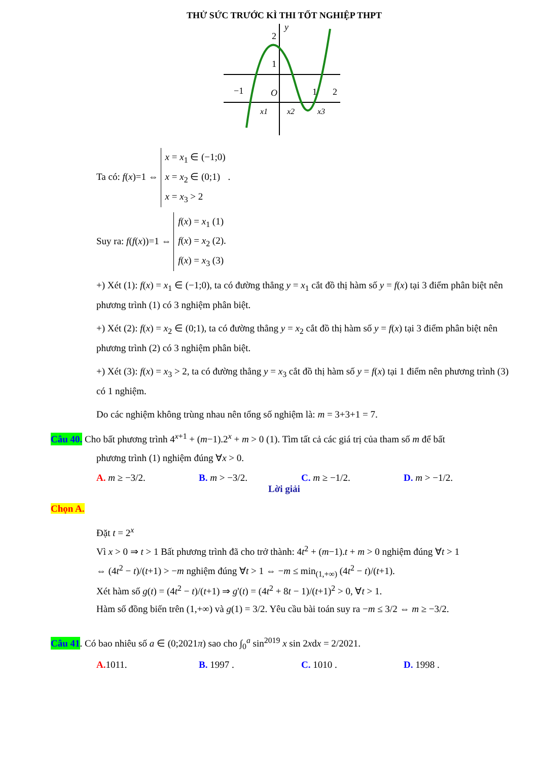THỬ SỨC TRƯỚC KÌ THI TỐT NGHIỆP THPT
2
y
1
−1
O
1
2
x1
x2
x3
Ta có: f(x)=1 ⇔ x = x<sub>1</sub> ∈ (−1;0)
x = x<sub>2</sub> ∈ (0;1)
x = x<sub>3</sub> > 2 .
Suy ra: f(f(x))=1 ⇔ f(x) = x<sub>1</sub> (1)
f(x) = x<sub>2</sub> (2).
f(x) = x<sub>3</sub> (3)
+) Xét (1): f(x) = x<sub>1</sub> ∈ (−1;0), ta có đường thẳng y = x<sub>1</sub> cắt đồ thị hàm số y = f(x) tại 3 điểm phân biệt nên phương trình (1) có 3 nghiệm phân biệt.
+) Xét (2): f(x) = x<sub>2</sub> ∈ (0;1), ta có đường thẳng y = x<sub>2</sub> cắt đồ thị hàm số y = f(x) tại 3 điểm phân biệt nên phương trình (2) có 3 nghiệm phân biệt.
+) Xét (3): f(x) = x<sub>3</sub> > 2, ta có đường thẳng y = x<sub>3</sub> cắt đồ thị hàm số y = f(x) tại 1 điểm nên phương trình (3) có 1 nghiệm.
Do các nghiệm không trùng nhau nên tổng số nghiệm là: m = 3+3+1 = 7.
Câu 40. Cho bất phương trình 4<sup>x+1</sup> + (m−1).2<sup>x</sup> + m > 0 (1). Tìm tất cả các giá trị của tham số m để bất phương trình (1) nghiệm đúng ∀x > 0.
A. m ≥ −3/2. B. m > −3/2. C. m ≥ −1/2. D. m > −1/2.
Lời giải
Chọn A.
Đặt t = 2<sup>x</sup>
Vì x > 0 ⇒ t > 1 Bất phương trình đã cho trở thành: 4t<sup>2</sup> + (m−1).t + m > 0 nghiệm đúng ∀t > 1
⇔ (4t<sup>2</sup> − t)/(t+1) > −m nghiệm đúng ∀t > 1 ⇔ −m ≤ min<sub>(1,+∞)</sub> (4t<sup>2</sup> − t)/(t+1).
Xét hàm số g(t) = (4t<sup>2</sup> − t)/(t+1) ⇒ g'(t) = (4t<sup>2</sup> + 8t − 1)/(t+1)<sup>2</sup> > 0, ∀t > 1.
Hàm số đồng biến trên (1,+∞) và g(1) = 3/2. Yêu cầu bài toán suy ra −m ≤ 3/2 ⇔ m ≥ −3/2.
Câu 41. Có bao nhiêu số a ∈ (0;2021π) sao cho ∫<sub>0</sub><sup>a</sup> sin<sup>2019</sup> x sin 2xdx = 2/2021.
A. 1011. B. 1997 . C. 1010 . D. 1998 .